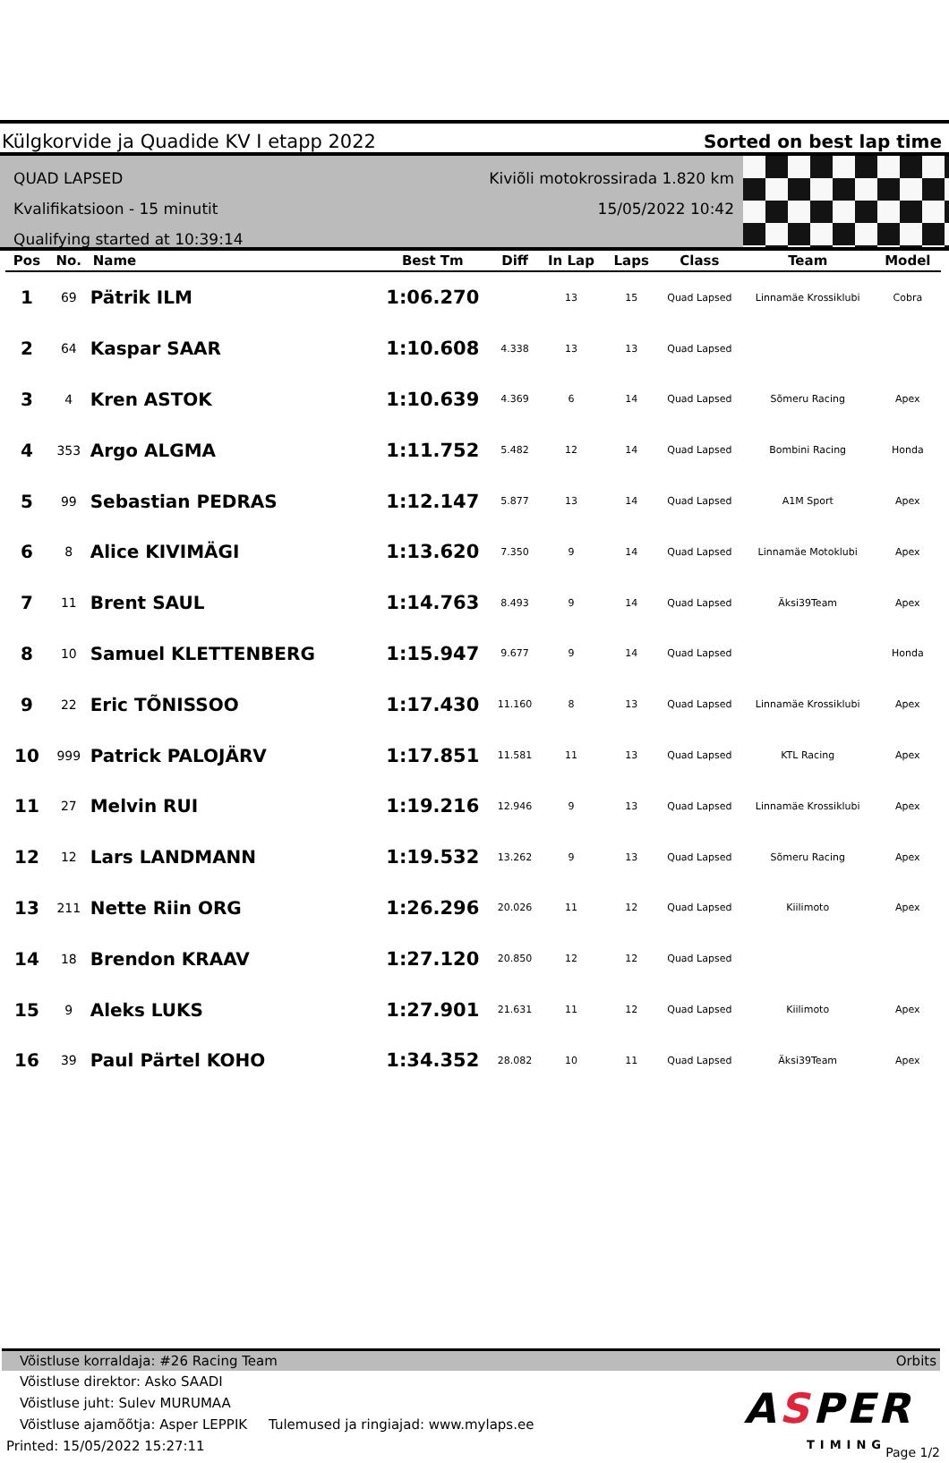Külgkorvide ja Quadide KV I etapp 2022 Sorted on best lap time
QUAD LAPSED
Kvalifikatsioon - 15 minutit
Qualifying started at 10:39:14
Kiviõli motokrossirada 1.820 km
15/05/2022 10:42
| Pos | No. | Name | Best Tm | Diff | In Lap | Laps | Class | Team | Model |
| --- | --- | --- | --- | --- | --- | --- | --- | --- | --- |
| 1 | 69 | Pätrik ILM | 1:06.270 | | 13 | 15 | Quad Lapsed | Linnamäe Krossiklubi | Cobra |
| 2 | 64 | Kaspar SAAR | 1:10.608 | 4.338 | 13 | 13 | Quad Lapsed | | |
| 3 | 4 | Kren ASTOK | 1:10.639 | 4.369 | 6 | 14 | Quad Lapsed | Sõmeru Racing | Apex |
| 4 | 353 | Argo ALGMA | 1:11.752 | 5.482 | 12 | 14 | Quad Lapsed | Bombini Racing | Honda |
| 5 | 99 | Sebastian PEDRAS | 1:12.147 | 5.877 | 13 | 14 | Quad Lapsed | A1M Sport | Apex |
| 6 | 8 | Alice KIVIMÄGI | 1:13.620 | 7.350 | 9 | 14 | Quad Lapsed | Linnamäe Motoklubi | Apex |
| 7 | 11 | Brent SAUL | 1:14.763 | 8.493 | 9 | 14 | Quad Lapsed | Äksi39Team | Apex |
| 8 | 10 | Samuel KLETTENBERG | 1:15.947 | 9.677 | 9 | 14 | Quad Lapsed | | Honda |
| 9 | 22 | Eric TÕNISSOO | 1:17.430 | 11.160 | 8 | 13 | Quad Lapsed | Linnamäe Krossiklubi | Apex |
| 10 | 999 | Patrick PALOJÄRV | 1:17.851 | 11.581 | 11 | 13 | Quad Lapsed | KTL Racing | Apex |
| 11 | 27 | Melvin RUI | 1:19.216 | 12.946 | 9 | 13 | Quad Lapsed | Linnamäe Krossiklubi | Apex |
| 12 | 12 | Lars LANDMANN | 1:19.532 | 13.262 | 9 | 13 | Quad Lapsed | Sõmeru Racing | Apex |
| 13 | 211 | Nette Riin ORG | 1:26.296 | 20.026 | 11 | 12 | Quad Lapsed | Kiilimoto | Apex |
| 14 | 18 | Brendon KRAAV | 1:27.120 | 20.850 | 12 | 12 | Quad Lapsed | | |
| 15 | 9 | Aleks LUKS | 1:27.901 | 21.631 | 11 | 12 | Quad Lapsed | Kiilimoto | Apex |
| 16 | 39 | Paul Pärtel KOHO | 1:34.352 | 28.082 | 10 | 11 | Quad Lapsed | Äksi39Team | Apex |
Võistluse korraldaja: #26 Racing Team Orbits
Võistluse direktor: Asko SAADI
Võistluse juht: Sulev MURUMAA
Võistluse ajamõõtja: Asper LEPPIK Tulemused ja ringiajad: www.mylaps.ee
Printed: 15/05/2022 15:27:11
ASPER
TIMING
Page 1/2